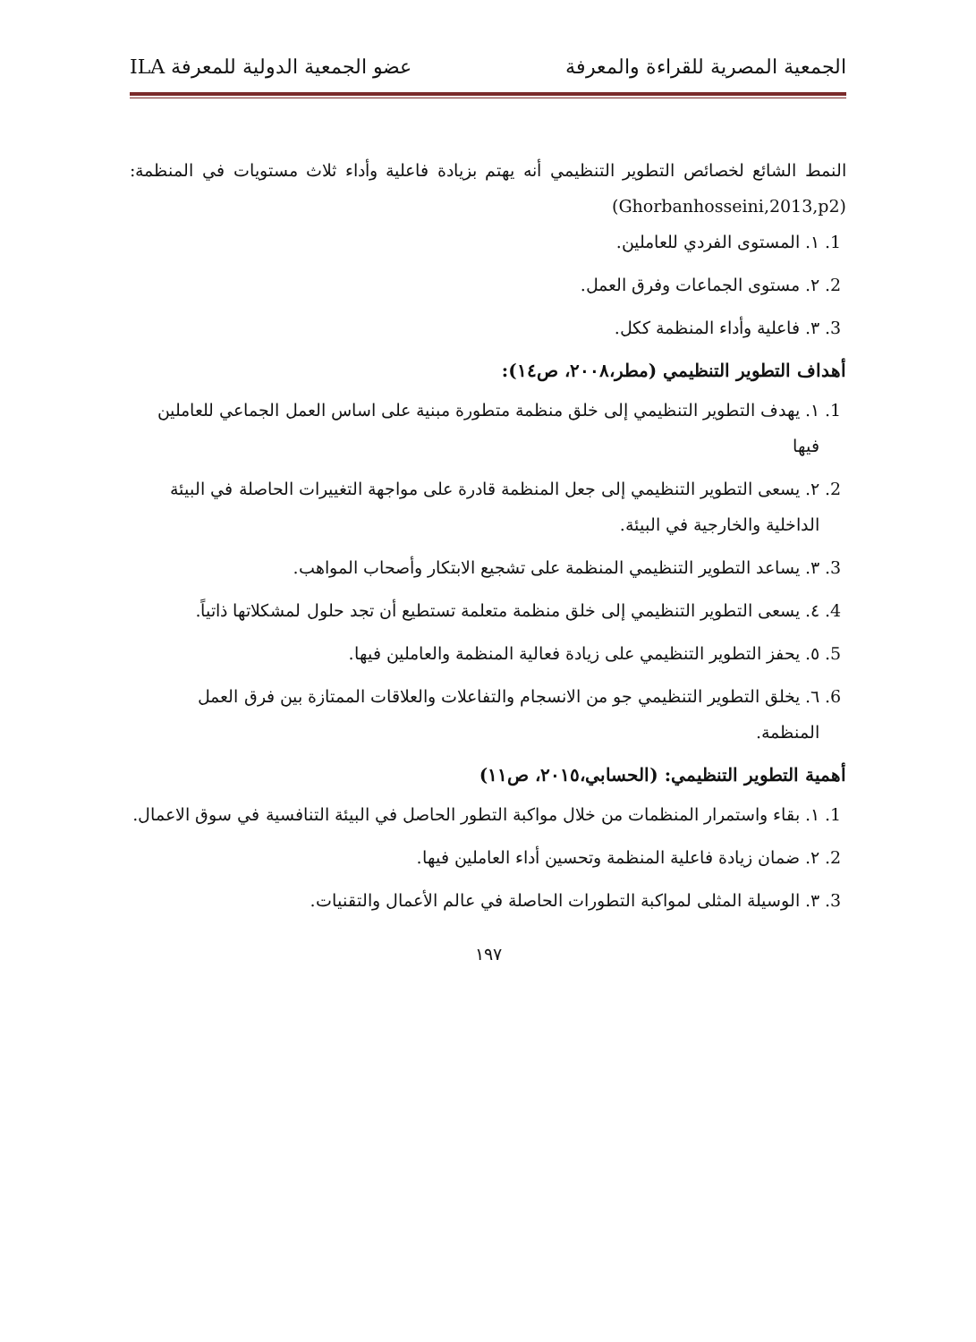الجمعية المصرية للقراءة والمعرفة عضو الجمعية الدولية للمعرفة ILA
النمط الشائع لخصائص التطوير التنظيمي أنه يهتم بزيادة فاعلية وأداء ثلاث مستويات في المنظمة:(Ghorbanhosseini,2013,p2)
1. ١. المستوى الفردي للعاملين.
2. ٢. مستوى الجماعات وفرق العمل.
3. ٣. فاعلية وأداء المنظمة ككل.
أهداف التطوير التنظيمي (مطر،٢٠٠٨، ص١٤):
1. ١. يهدف التطوير التنظيمي إلى خلق منظمة متطورة مبنية على اساس العمل الجماعي للعاملين فيها
2. ٢. يسعى التطوير التنظيمي إلى جعل المنظمة قادرة على مواجهة التغييرات الحاصلة في البيئة الداخلية والخارجية في البيئة.
3. ٣. يساعد التطوير التنظيمي المنظمة على تشجيع الابتكار وأصحاب المواهب.
4. ٤. يسعى التطوير التنظيمي إلى خلق منظمة متعلمة تستطيع أن تجد حلول لمشكلاتها ذاتياً.
5. ٥. يحفز التطوير التنظيمي على زيادة فعالية المنظمة والعاملين فيها.
6. ٦. يخلق التطوير التنظيمي جو من الانسجام والتفاعلات والعلاقات الممتازة بين فرق العمل المنظمة.
أهمية التطوير التنظيمي: (الحسابي،٢٠١٥، ص١١)
1. ١. بقاء واستمرار المنظمات من خلال مواكبة التطور الحاصل في البيئة التنافسية في سوق الاعمال.
2. ٢. ضمان زيادة فاعلية المنظمة وتحسين أداء العاملين فيها.
3. ٣. الوسيلة المثلى لمواكبة التطورات الحاصلة في عالم الأعمال والتقنيات.
١٩٧